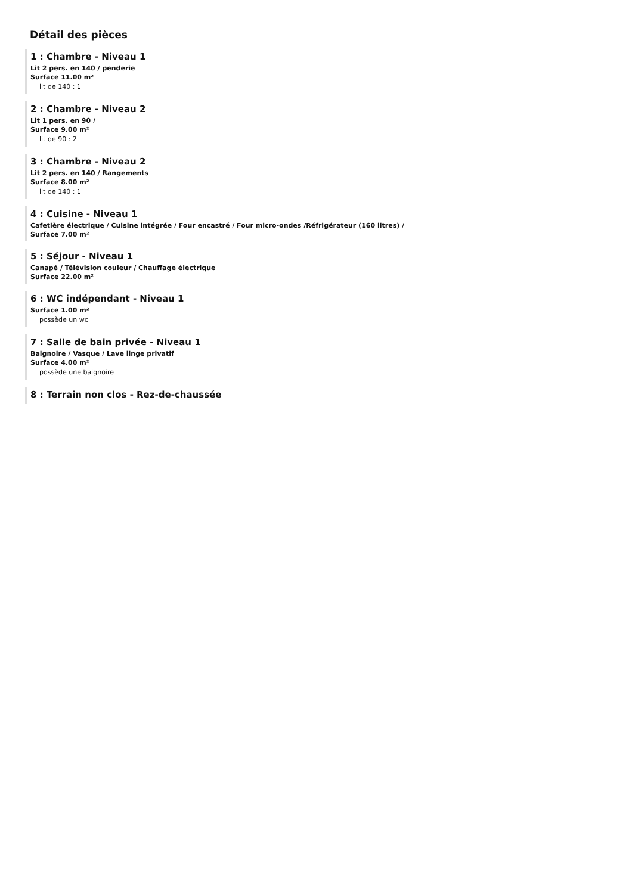Détail des pièces
1 : Chambre - Niveau 1
Lit 2 pers. en 140 / penderie
Surface 11.00 m²
lit de 140 : 1
2 : Chambre - Niveau 2
Lit 1 pers. en 90 /
Surface 9.00 m²
lit de 90 : 2
3 : Chambre - Niveau 2
Lit 2 pers. en 140 / Rangements
Surface 8.00 m²
lit de 140 : 1
4 : Cuisine - Niveau 1
Cafetière électrique / Cuisine intégrée / Four encastré / Four micro-ondes /Réfrigérateur (160 litres) /
Surface 7.00 m²
5 : Séjour - Niveau 1
Canapé / Télévision couleur / Chauffage électrique
Surface 22.00 m²
6 : WC indépendant - Niveau 1
Surface 1.00 m²
possède un wc
7 : Salle de bain privée - Niveau 1
Baignoire / Vasque / Lave linge privatif
Surface 4.00 m²
possède une baignoire
8 : Terrain non clos - Rez-de-chaussée